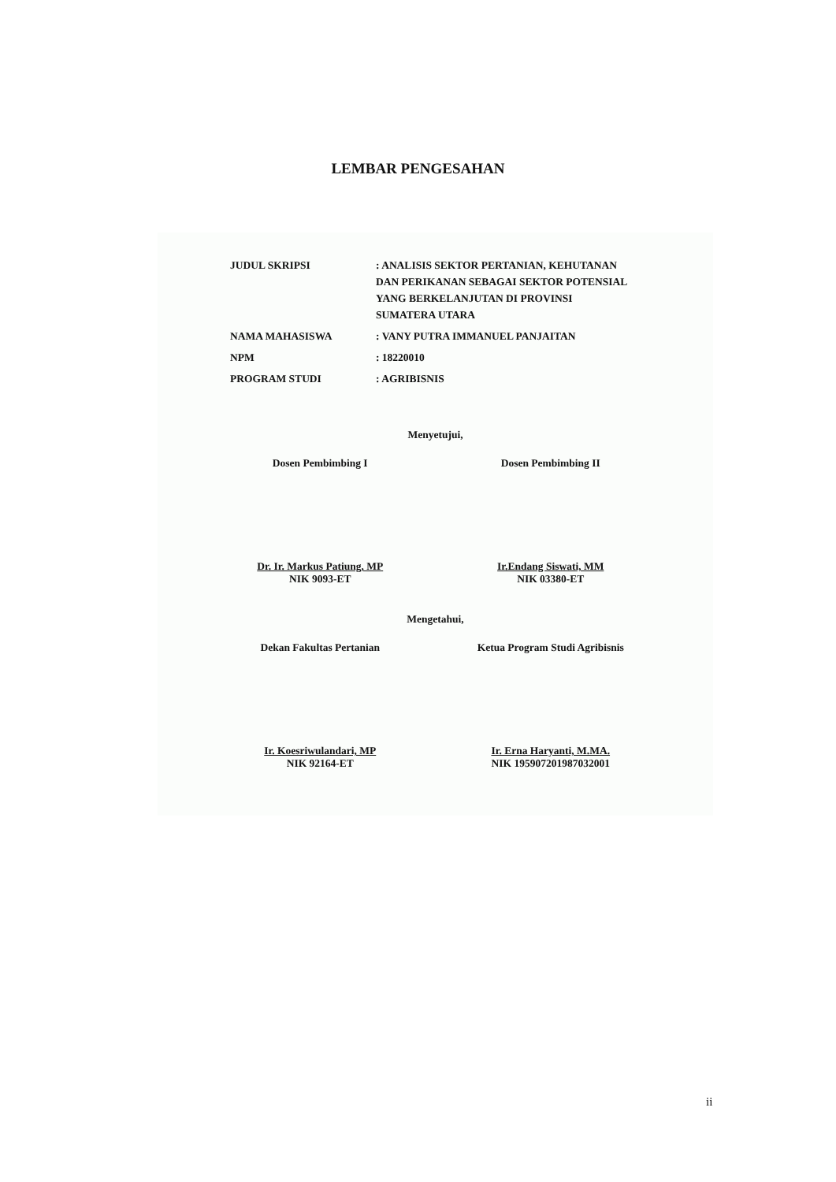LEMBAR PENGESAHAN
| JUDUL SKRIPSI | : ANALISIS SEKTOR PERTANIAN, KEHUTANAN DAN PERIKANAN SEBAGAI SEKTOR POTENSIAL YANG BERKELANJUTAN DI PROVINSI SUMATERA UTARA |
| NAMA MAHASISWA | : VANY PUTRA IMMANUEL PANJAITAN |
| NPM | : 18220010 |
| PROGRAM STUDI | : AGRIBISNIS |
Menyetujui,
Dosen Pembimbing I
Dr. Ir. Markus Patiung, MP
NIK 9093-ET
Dosen Pembimbing II
Ir.Endang Siswati, MM
NIK 03380-ET
Mengetahui,
Dekan Fakultas Pertanian
Ir. Koesriwulandari, MP
NIK 92164-ET
Ketua Program Studi Agribisnis
Ir. Erna Haryanti, M.MA.
NIK 195907201987032001
ii